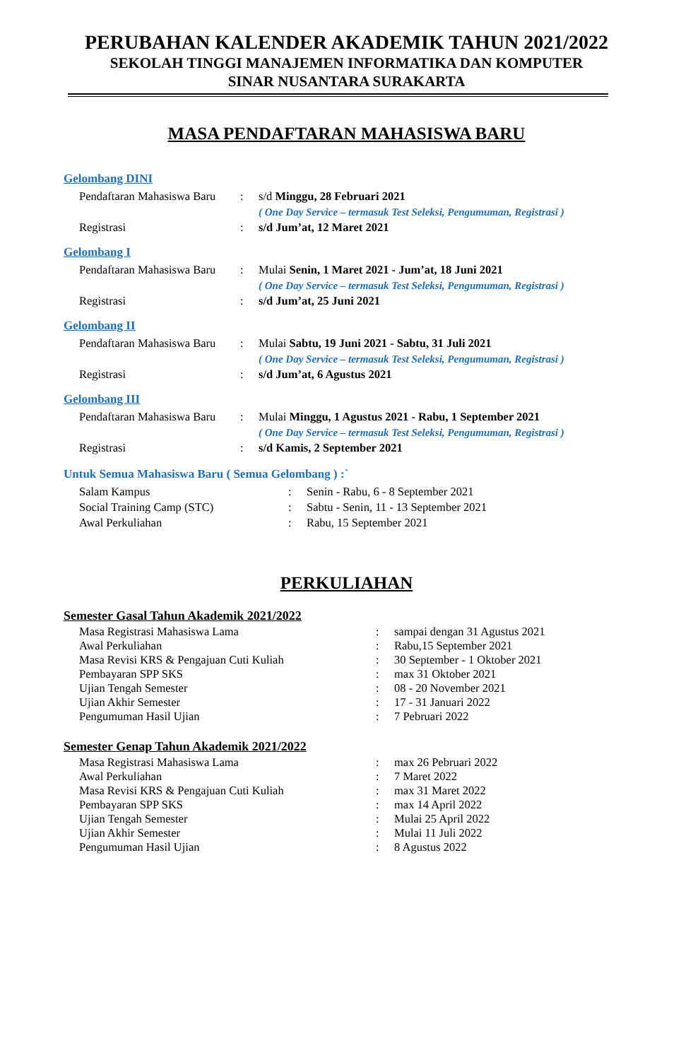PERUBAHAN KALENDER AKADEMIK TAHUN 2021/2022
SEKOLAH TINGGI MANAJEMEN INFORMATIKA DAN KOMPUTER
SINAR NUSANTARA SURAKARTA
MASA PENDAFTARAN MAHASISWA BARU
Gelombang DINI
| Pendaftaran Mahasiswa Baru | : | s/d Minggu, 28 Februari 2021 |
| | | ( One Day Service – termasuk Test Seleksi, Pengumuman, Registrasi ) |
| Registrasi | : | s/d Jum’at, 12 Maret 2021 |
Gelombang I
| Pendaftaran Mahasiswa Baru | : | Mulai Senin, 1 Maret 2021 - Jum’at, 18 Juni 2021 |
| | | ( One Day Service – termasuk Test Seleksi, Pengumuman, Registrasi ) |
| Registrasi | : | s/d Jum’at, 25 Juni 2021 |
Gelombang II
| Pendaftaran Mahasiswa Baru | : | Mulai Sabtu, 19 Juni 2021 - Sabtu, 31 Juli 2021 |
| | | ( One Day Service – termasuk Test Seleksi, Pengumuman, Registrasi ) |
| Registrasi | : | s/d Jum’at, 6 Agustus 2021 |
Gelombang III
| Pendaftaran Mahasiswa Baru | : | Mulai Minggu, 1 Agustus 2021 - Rabu, 1 September 2021 |
| | | ( One Day Service – termasuk Test Seleksi, Pengumuman, Registrasi ) |
| Registrasi | : | s/d Kamis, 2 September 2021 |
Untuk Semua Mahasiswa Baru ( Semua Gelombang ) :`
| Salam Kampus | : | Senin - Rabu, 6 - 8 September 2021 |
| Social Training Camp (STC) | : | Sabtu - Senin, 11 - 13 September 2021 |
| Awal Perkuliahan | : | Rabu, 15 September 2021 |
PERKULIAHAN
Semester Gasal Tahun Akademik 2021/2022
| Masa Registrasi Mahasiswa Lama | : | sampai dengan 31 Agustus 2021 |
| Awal Perkuliahan | : | Rabu,15 September 2021 |
| Masa Revisi KRS & Pengajuan Cuti Kuliah | : | 30 September - 1 Oktober 2021 |
| Pembayaran SPP SKS | : | max 31 Oktober 2021 |
| Ujian Tengah Semester | : | 08 - 20 November 2021 |
| Ujian Akhir Semester | : | 17 - 31 Januari 2022 |
| Pengumuman Hasil Ujian | : | 7 Pebruari 2022 |
Semester Genap Tahun Akademik 2021/2022
| Masa Registrasi Mahasiswa Lama | : | max 26 Pebruari 2022 |
| Awal Perkuliahan | : | 7 Maret 2022 |
| Masa Revisi KRS & Pengajuan Cuti Kuliah | : | max 31 Maret 2022 |
| Pembayaran SPP SKS | : | max 14 April 2022 |
| Ujian Tengah Semester | : | Mulai 25 April 2022 |
| Ujian Akhir Semester | : | Mulai 11 Juli 2022 |
| Pengumuman Hasil Ujian | : | 8 Agustus 2022 |